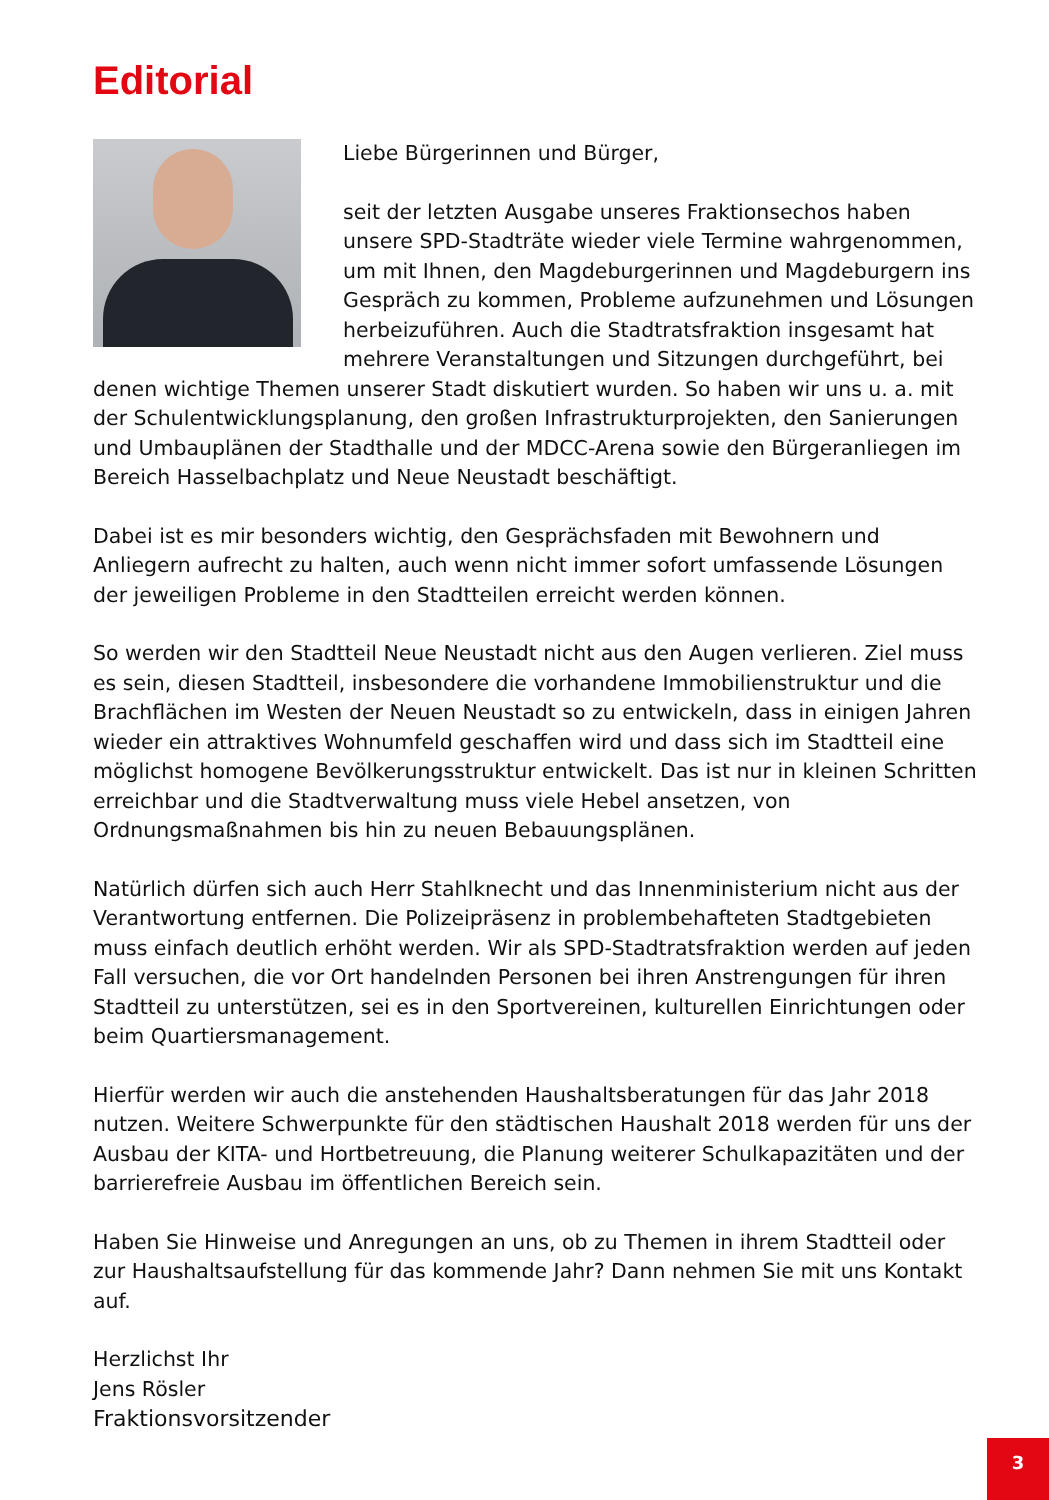Editorial
Liebe Bürgerinnen und Bürger,
seit der letzten Ausgabe unseres Fraktionsechos haben unsere SPD-Stadträte wieder viele Termine wahrgenommen, um mit Ihnen, den Magdeburgerinnen und Magdeburgern ins Gespräch zu kommen, Probleme aufzunehmen und Lösungen herbeizuführen. Auch die Stadtratsfraktion insgesamt hat mehrere Veranstaltungen und Sitzungen durchgeführt, bei denen wichtige Themen unserer Stadt diskutiert wurden. So haben wir uns u. a. mit der Schulentwicklungsplanung, den großen Infrastrukturprojekten, den Sanierungen und Umbauplänen der Stadthalle und der MDCC-Arena sowie den Bürgeranliegen im Bereich Hasselbachplatz und Neue Neustadt beschäftigt.
Dabei ist es mir besonders wichtig, den Gesprächsfaden mit Bewohnern und Anliegern aufrecht zu halten, auch wenn nicht immer sofort umfassende Lösungen der jeweiligen Probleme in den Stadtteilen erreicht werden können.
So werden wir den Stadtteil Neue Neustadt nicht aus den Augen verlieren. Ziel muss es sein, diesen Stadtteil, insbesondere die vorhandene Immobilienstruktur und die Brachflächen im Westen der Neuen Neustadt so zu entwickeln, dass in einigen Jahren wieder ein attraktives Wohnumfeld geschaffen wird und dass sich im Stadtteil eine möglichst homogene Bevölkerungsstruktur entwickelt. Das ist nur in kleinen Schritten erreichbar und die Stadtverwaltung muss viele Hebel ansetzen, von Ordnungsmaßnahmen bis hin zu neuen Bebauungsplänen.
Natürlich dürfen sich auch Herr Stahlknecht und das Innenministerium nicht aus der Verantwortung entfernen. Die Polizeipräsenz in problembehafteten Stadtgebieten muss einfach deutlich erhöht werden. Wir als SPD-Stadtratsfraktion werden auf jeden Fall versuchen, die vor Ort handelnden Personen bei ihren Anstrengungen für ihren Stadtteil zu unterstützen, sei es in den Sportvereinen, kulturellen Einrichtungen oder beim Quartiersmanagement.
Hierfür werden wir auch die anstehenden Haushaltsberatungen für das Jahr 2018 nutzen. Weitere Schwerpunkte für den städtischen Haushalt 2018 werden für uns der Ausbau der KITA- und Hortbetreuung, die Planung weiterer Schulkapazitäten und der barrierefreie Ausbau im öffentlichen Bereich sein.
Haben Sie Hinweise und Anregungen an uns, ob zu Themen in ihrem Stadtteil oder zur Haushaltsaufstellung für das kommende Jahr? Dann nehmen Sie mit uns Kontakt auf.
Herzlichst Ihr
Jens Rösler
Fraktionsvorsitzender
3